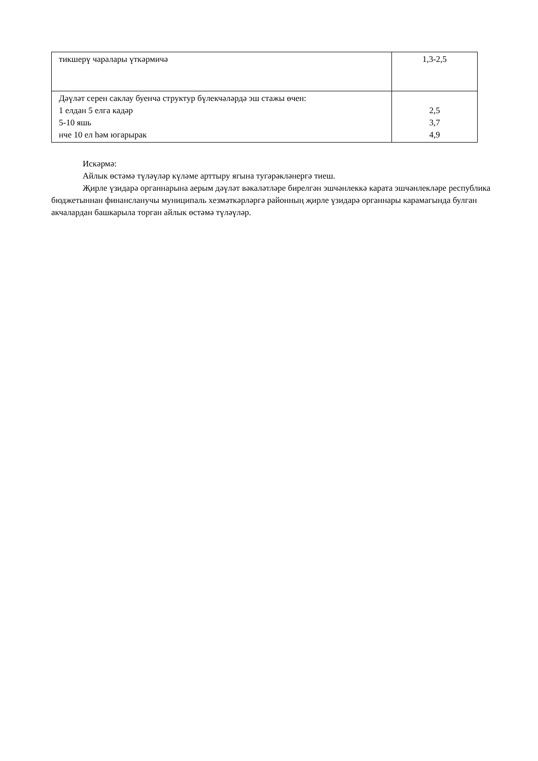| тикшерү чаралары үткәрмичә | 1,3-2,5 |
| Дәүләт серен саклау буенча структур бүлекчәләрдә эш стажы өчен: 1 елдан 5 елга кадәр 5-10 яшь нче 10 ел һәм югарырак | 2,5 3,7 4,9 |
Искәрмә:
Айлык өстәмә түләүләр күләме арттыру ягына тугәрәкләнергә тиеш.
Җирле үзидарә органнарына аерым дәүләт вәкаләтләре бирелгән эшчәнлеккә карата эшчәнлекләре республика бюджетыннан финансланучы муниципаль хезмәткәрләргә районның җирле үзидарә органнары карамагында булган акчалардан башкарыла торган айлык өстәмә түләүләр.